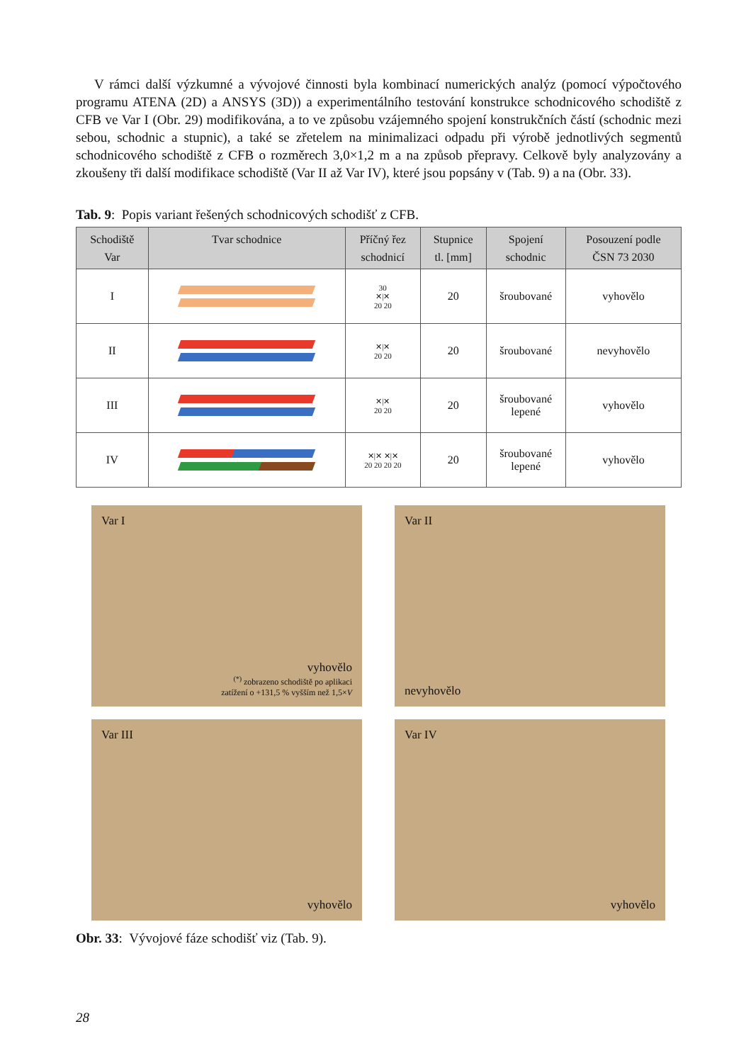V rámci další výzkumné a vývojové činnosti byla kombinací numerických analýz (pomocí výpočtového programu ATENA (2D) a ANSYS (3D)) a experimentálního testování konstrukce schodnicového schodiště z CFB ve Var I (Obr. 29) modifikována, a to ve způsobu vzájemného spojení konstrukčních částí (schodnic mezi sebou, schodnic a stupnic), a také se zřetelem na minimalizaci odpadu při výrobě jednotlivých segmentů schodnicového schodiště z CFB o rozměrech 3,0×1,2 m a na způsob přepravy. Celkově byly analyzovány a zkoušeny tři další modifikace schodiště (Var II až Var IV), které jsou popsány v (Tab. 9) a na (Obr. 33).
Tab. 9: Popis variant řešených schodnicových schodišť z CFB.
| Schodiště Var | Tvar schodnice | Příčný řez schodnicí | Stupnice tl. [mm] | Spojení schodnic | Posouzení podle ČSN 73 2030 |
| --- | --- | --- | --- | --- | --- |
| I | | 30 ✕/✕ 20 20 | 20 | šroubované | vyhovělo |
| II | | ✕/✕ 20 20 | 20 | šroubované | nevyhovělo |
| III | | ✕/✕ 20 20 | 20 | šroubované lepené | vyhovělo |
| IV | | ✕/✕ ✕/✕ 20 20 20 20 | 20 | šroubované lepené | vyhovělo |
Var I
vyhovělo
<sup>(*)</sup> zobrazeno schodiště po aplikaci
zatížení o +131,5 % vyšším než 1,5×V
Var II
nevyhovělo
Var III
vyhovělo
Var IV
vyhovělo
Obr. 33: Vývojové fáze schodišť viz (Tab. 9).
28